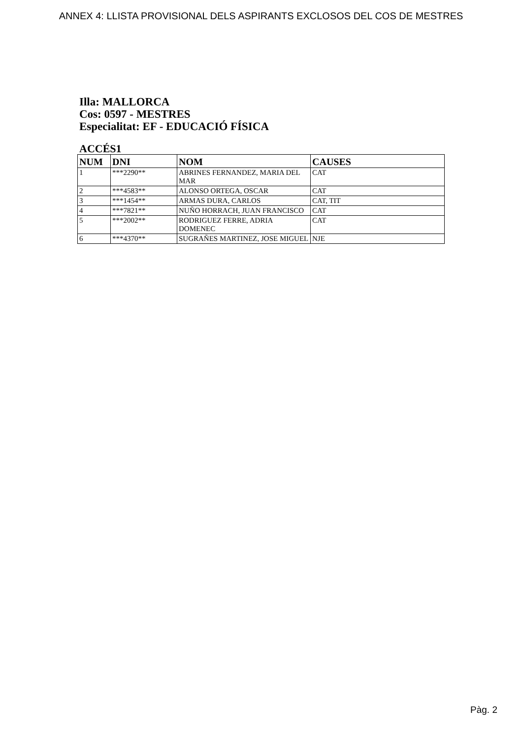ANNEX 4: LLISTA PROVISIONAL DELS ASPIRANTS EXCLOSOS DEL COS DE MESTRES
Illa: MALLORCA
Cos: 0597 - MESTRES
Especialitat: EF - EDUCACIÓ FÍSICA
ACCÉS1
| NUM | DNI | NOM | CAUSES |
| --- | --- | --- | --- |
| 1 | ***2290** | ABRINES FERNANDEZ, MARIA DEL MAR | CAT |
| 2 | ***4583** | ALONSO ORTEGA, OSCAR | CAT |
| 3 | ***1454** | ARMAS DURA, CARLOS | CAT, TIT |
| 4 | ***7821** | NUÑO HORRACH, JUAN FRANCISCO | CAT |
| 5 | ***2002** | RODRIGUEZ FERRE, ADRIA DOMENEC | CAT |
| 6 | ***4370** | SUGRAÑES MARTINEZ, JOSE MIGUEL | NJE |
Pàg. 2